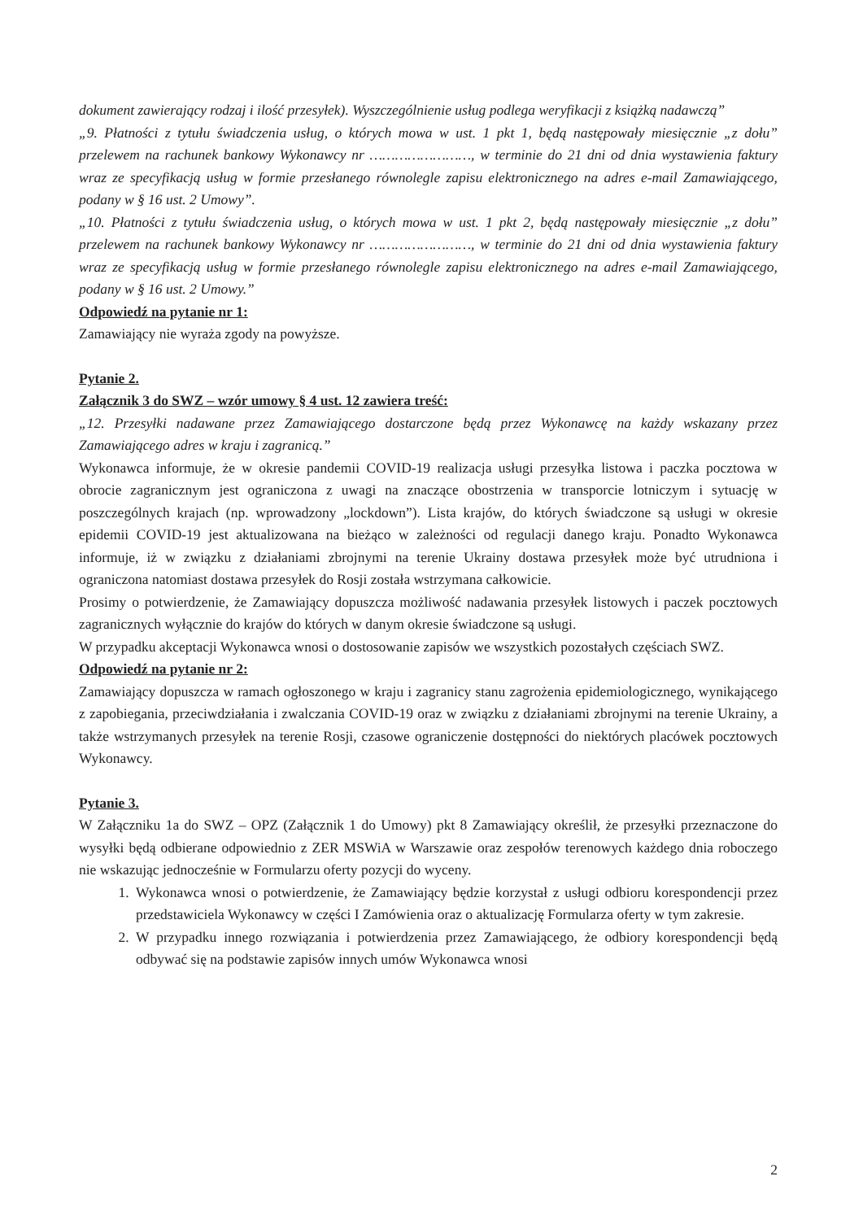dokument zawierający rodzaj i ilość przesyłek). Wyszczególnienie usług podlega weryfikacji z książką nadawczą”
„9. Płatności z tytułu świadczenia usług, o których mowa w ust. 1 pkt 1, będą następowały miesięcznie „z dołu” przelewem na rachunek bankowy Wykonawcy nr ……………………, w terminie do 21 dni od dnia wystawienia faktury wraz ze specyfikacją usług w formie przesłanego równolegle zapisu elektronicznego na adres e-mail Zamawiającego, podany w § 16 ust. 2 Umowy”.
„10. Płatności z tytułu świadczenia usług, o których mowa w ust. 1 pkt 2, będą następowały miesięcznie „z dołu” przelewem na rachunek bankowy Wykonawcy nr ……………………, w terminie do 21 dni od dnia wystawienia faktury wraz ze specyfikacją usług w formie przesłanego równolegle zapisu elektronicznego na adres e-mail Zamawiającego, podany w § 16 ust. 2 Umowy.”
Odpowiedź na pytanie nr 1:
Zamawiający nie wyraża zgody na powyższe.
Pytanie 2.
Załącznik 3 do SWZ – wzór umowy § 4 ust. 12 zawiera treść:
„12. Przesyłki nadawane przez Zamawiającego dostarczone będą przez Wykonawcę na każdy wskazany przez Zamawiającego adres w kraju i zagranicą.”
Wykonawca informuje, że w okresie pandemii COVID-19 realizacja usługi przesyłka listowa i paczka pocztowa w obrocie zagranicznym jest ograniczona z uwagi na znaczące obostrzenia w transporcie lotniczym i sytuację w poszczególnych krajach (np. wprowadzony „lockdown”). Lista krajów, do których świadczone są usługi w okresie epidemii COVID-19 jest aktualizowana na bieżąco w zależności od regulacji danego kraju. Ponadto Wykonawca informuje, iż w związku z działaniami zbrojnymi na terenie Ukrainy dostawa przesyłek może być utrudniona i ograniczona natomiast dostawa przesyłek do Rosji została wstrzymana całkowicie.
Prosimy o potwierdzenie, że Zamawiający dopuszcza możliwość nadawania przesyłek listowych i paczek pocztowych zagranicznych wyłącznie do krajów do których w danym okresie świadczone są usługi.
W przypadku akceptacji Wykonawca wnosi o dostosowanie zapisów we wszystkich pozostałych częściach SWZ.
Odpowiedź na pytanie nr 2:
Zamawiający dopuszcza w ramach ogłoszonego w kraju i zagranicy stanu zagrożenia epidemiologicznego, wynikającego z zapobiegania, przeciwdziałania i zwalczania COVID-19 oraz w związku z działaniami zbrojnymi na terenie Ukrainy, a także wstrzymanych przesyłek na terenie Rosji, czasowe ograniczenie dostępności do niektórych placówek pocztowych Wykonawcy.
Pytanie 3.
W Załączniku 1a do SWZ – OPZ (Załącznik 1 do Umowy) pkt 8 Zamawiający określił, że przesyłki przeznaczone do wysyłki będą odbierane odpowiednio z ZER MSWiA w Warszawie oraz zespołów terenowych każdego dnia roboczego nie wskazując jednocześnie w Formularzu oferty pozycji do wyceny.
1. Wykonawca wnosi o potwierdzenie, że Zamawiający będzie korzystał z usługi odbioru korespondencji przez przedstawiciela Wykonawcy w części I Zamówienia oraz o aktualizację Formularza oferty w tym zakresie.
2. W przypadku innego rozwiązania i potwierdzenia przez Zamawiającego, że odbiory korespondencji będą odbywać się na podstawie zapisów innych umów Wykonawca wnosi
2